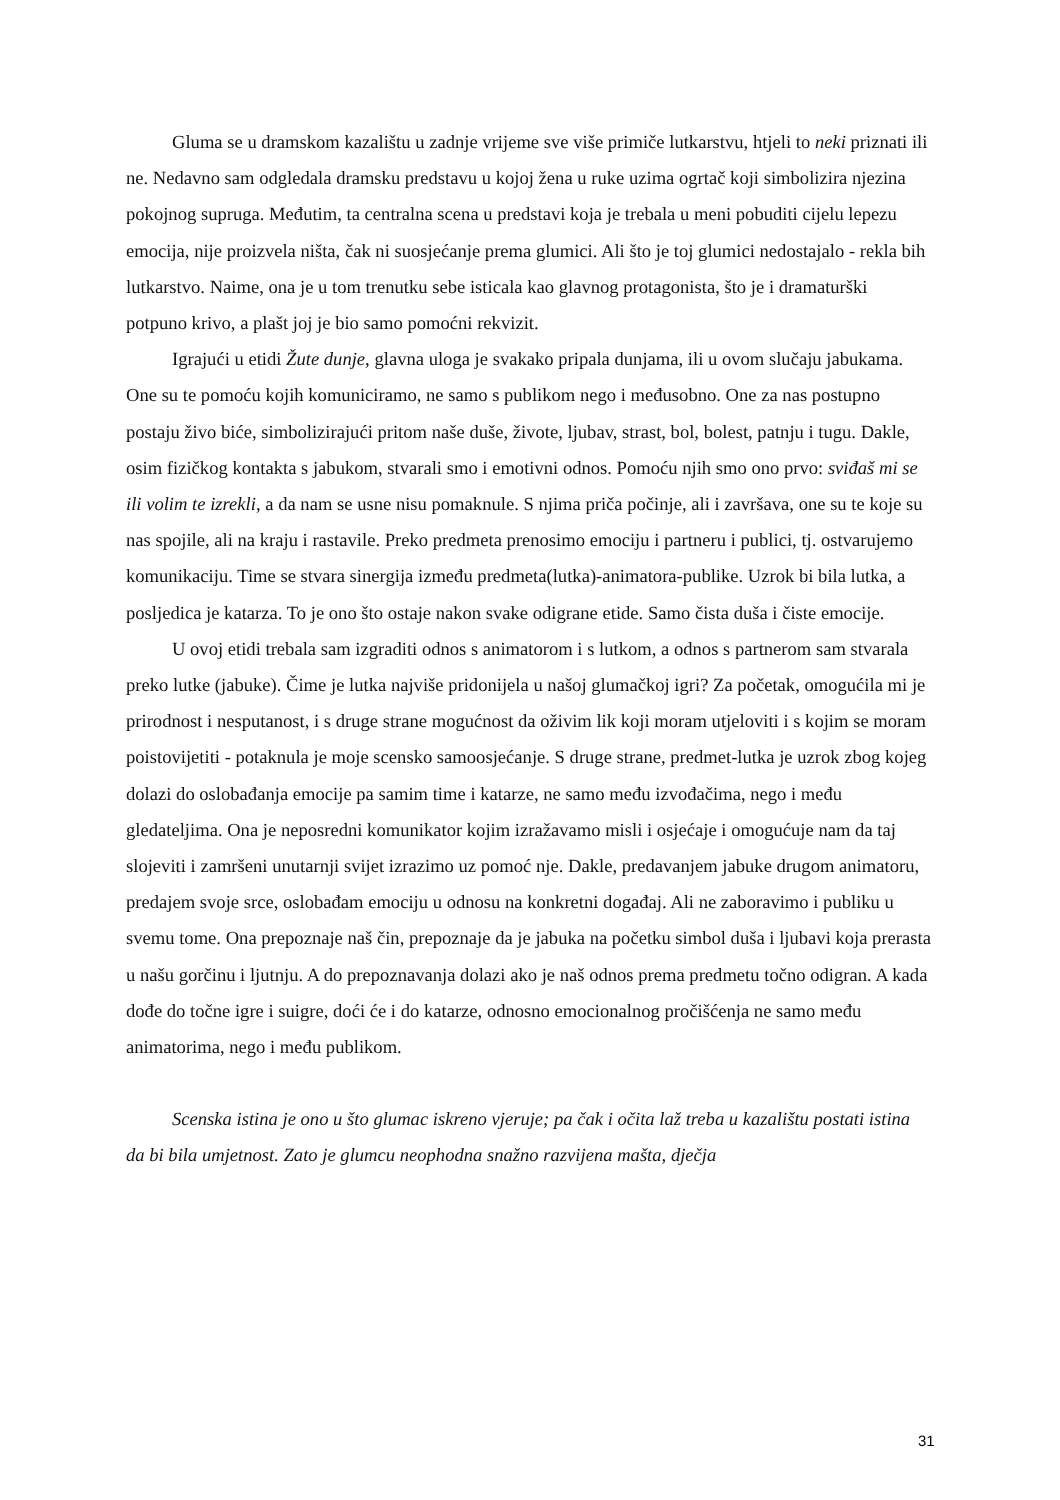Gluma se u dramskom kazalištu u zadnje vrijeme sve više primiče lutkarstvu, htjeli to neki priznati ili ne. Nedavno sam odgledala dramsku predstavu u kojoj žena u ruke uzima ogrtač koji simbolizira njezina pokojnog supruga. Međutim, ta centralna scena u predstavi koja je trebala u meni pobuditi cijelu lepezu emocija, nije proizvela ništa, čak ni suosjećanje prema glumici. Ali što je toj glumici nedostajalo - rekla bih lutkarstvo. Naime, ona je u tom trenutku sebe isticala kao glavnog protagonista, što je i dramaturški potpuno krivo, a plašt joj je bio samo pomoćni rekvizit.
Igrajući u etidi Žute dunje, glavna uloga je svakako pripala dunjama, ili u ovom slučaju jabukama. One su te pomoću kojih komuniciramo, ne samo s publikom nego i međusobno. One za nas postupno postaju živo biće, simbolizirajući pritom naše duše, živote, ljubav, strast, bol, bolest, patnju i tugu. Dakle, osim fizičkog kontakta s jabukom, stvarali smo i emotivni odnos. Pomoću njih smo ono prvo: sviđaš mi se ili volim te izrekli, a da nam se usne nisu pomaknule. S njima priča počinje, ali i završava, one su te koje su nas spojile, ali na kraju i rastavile. Preko predmeta prenosimo emociju i partneru i publici, tj. ostvarujemo komunikaciju. Time se stvara sinergija između predmeta(lutka)-animatora-publike. Uzrok bi bila lutka, a posljedica je katarza. To je ono što ostaje nakon svake odigrane etide. Samo čista duša i čiste emocije.
U ovoj etidi trebala sam izgraditi odnos s animatorom i s lutkom, a odnos s partnerom sam stvarala preko lutke (jabuke). Čime je lutka najviše pridonijela u našoj glumačkoj igri? Za početak, omogućila mi je prirodnost i nesputanost, i s druge strane mogućnost da oživim lik koji moram utjeloviti i s kojim se moram poistovijetiti - potaknula je moje scensko samoosjećanje. S druge strane, predmet-lutka je uzrok zbog kojeg dolazi do oslobađanja emocije pa samim time i katarze, ne samo među izvođačima, nego i među gledateljima. Ona je neposredni komunikator kojim izražavamo misli i osjećaje i omogućuje nam da taj slojeviti i zamršeni unutarnji svijet izrazimo uz pomoć nje. Dakle, predavanjem jabuke drugom animatoru, predajem svoje srce, oslobađam emociju u odnosu na konkretni događaj. Ali ne zaboravimo i publiku u svemu tome. Ona prepoznaje naš čin, prepoznaje da je jabuka na početku simbol duša i ljubavi koja prerasta u našu gorčinu i ljutnju. A do prepoznavanja dolazi ako je naš odnos prema predmetu točno odigran. A kada dođe do točne igre i suigre, doći će i do katarze, odnosno emocionalnog pročišćenja ne samo među animatorima, nego i među publikom.
Scenska istina je ono u što glumac iskreno vjeruje; pa čak i očita laž treba u kazalištu postati istina da bi bila umjetnost. Zato je glumcu neophodna snažno razvijena mašta, dječja
31